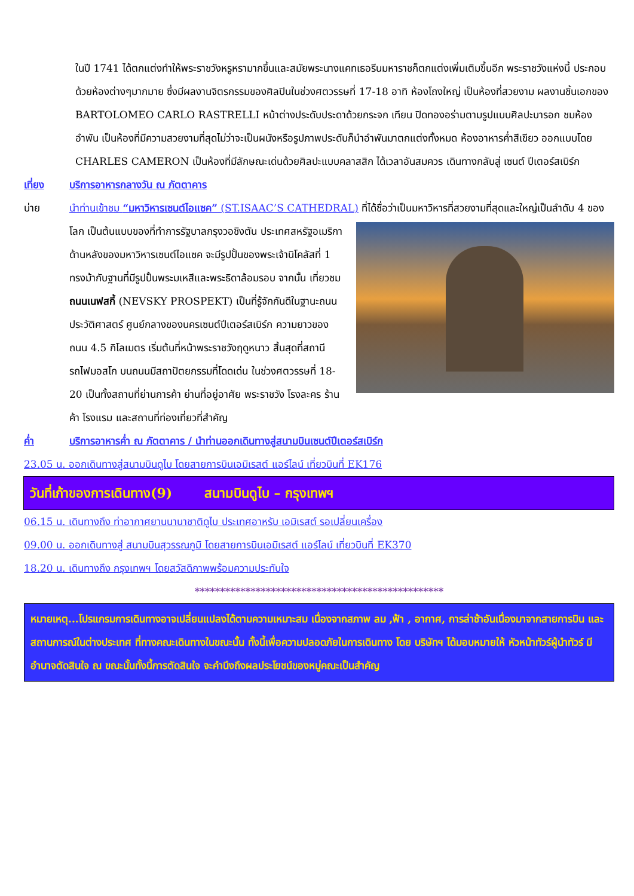ในปี 1741 ได้ตกแต่งทำให้พระราชวังหรูหรามากขึ้นและสมัยพระนางแคทเธอรีนมหาราชก็ตกแต่งเพิ่มเติมขึ้นอีก พระราชวังแห่งนี้ ประกอบด้วยห้องต่างๆมากมาย ซึ่งมีผลงานจิตรกรรมของศิลปินในช่วงศตวรรษที่ 17-18 อาทิ ห้องโถงใหญ่ เป็นห้องที่สวยงาม ผลงานชิ้นเอกของ BARTOLOMEO CARLO RASTRELLI หน้าต่างประดับประดาด้วยกระจก เทียน ปิดทองอร่ามตามรูปแบบศิลปะบารอก ชมห้องอำพัน เป็นห้องที่มีความสวยงามที่สุดไม่ว่าจะเป็นผนังหรือรูปภาพประดับก็นำอำพันมาตกแต่งทั้งหมด ห้องอาหารค่ำสีเขียว ออกแบบโดย CHARLES CAMERON เป็นห้องที่มีลักษณะเด่นด้วยศิลปะแบบคลาสสิก ได้เวลาอันสมควร เดินทางกลับสู่ เซนต์ ปีเตอร์สเบิร์ก
เที่ยง บริการอาหารกลางวัน ณ ภัตตาคาร
บ่าย นำท่านเข้าชม “มหาวิหารเซนต์ไอแซค” (ST.ISAAC’S CATHEDRAL) ที่ได้ชื่อว่าเป็นมหาวิหารที่สวยงามที่สุดและ
ใหญ่เป็นลำดับ 4 ของโลก เป็นต้นแบบของที่ทำการรัฐบาลกรุงวอชิงตัน ประเทศสหรัฐอเมริกา ด้านหลังของมหาวิหารเซนต์ไอแซค จะมีรูปปั้นของพระเจ้านิโคลัสที่ 1 ทรงม้ากับฐานที่มีรูปปั้นพระมเหสีและพระธิดาล้อมรอบ จากนั้น เที่ยวชม ถนนเนฟสกี้ (NEVSKY PROSPEKT) เป็นที่รู้จักกันดีในฐานะถนนประวัติศาสตร์ ศูนย์กลางของนครเซนต์ปีเตอร์สเบิร์ก ความยาวของถนน 4.5 กิโลเมตร เริ่มต้นที่หน้าพระราชวังฤดูหนาว สิ้นสุดที่สถานีรถไฟมอสโก บนถนนมีสถาปัตยกรรมที่โดดเด่น ในช่วงศตวรรษที่ 18-20 เป็นทั้งสถานที่ย่านการค้า ย่านที่อยู่อาศัย พระราชวัง โรงละคร ร้านค้า โรงแรม และสถานที่ท่องเที่ยวที่สำคัญ
ค่ำ บริการอาหารค่ำ ณ ภัตตาคาร / นำท่านออกเดินทางสู่สนามบินเซนต์ปีเตอร์สเบิร์ก
23.05 น. ออกเดินทางสู่สนามบินดูไบ โดยสายการบินเอมิเรสต์ แอร์ไลน์ เที่ยวบินที่ EK176
วันที่เก้าของการเดินทาง(9) สนามบินดูไบ – กรุงเทพฯ
06.15 น. เดินทางถึง ท่าอากาศยานนานาชาติดูไบ ประเทศอาหรับ เอมิเรสต์ รอเปลี่ยนเครื่อง
09.00 น. ออกเดินทางสู่ สนามบินสุวรรณภูมิ โดยสายการบินเอมิเรสต์ แอร์ไลน์ เที่ยวบินที่ EK370
18.20 น. เดินทางถึง กรุงเทพฯ โดยสวัสดิภาพพร้อมความประทับใจ
*************************************************
หมายเหตุ...โปรแกรมการเดินทางอาจเปลี่ยนแปลงได้ตามความเหมาะสม เนื่องจากสภาพ ลม ,ฟ้า , อากาศ, การล่าช้าอันเนื่องมาจากสายการบิน และสถานการณ์ในต่างประเทศ ที่ทางคณะเดินทางในขณะนั้น ทั้งนี้เพื่อความปลอดภัยในการเดินทาง โดย บริษัทฯ ได้มอบหมายให้ หัวหน้าทัวร์ผู้นำทัวร์ มีอำนาจตัดสินใจ ณ ขณะนั้นทั้งนี้การตัดสินใจ จะคำนึงถึงผลประโยชน์ของหมู่คณะเป็นสำคัญ